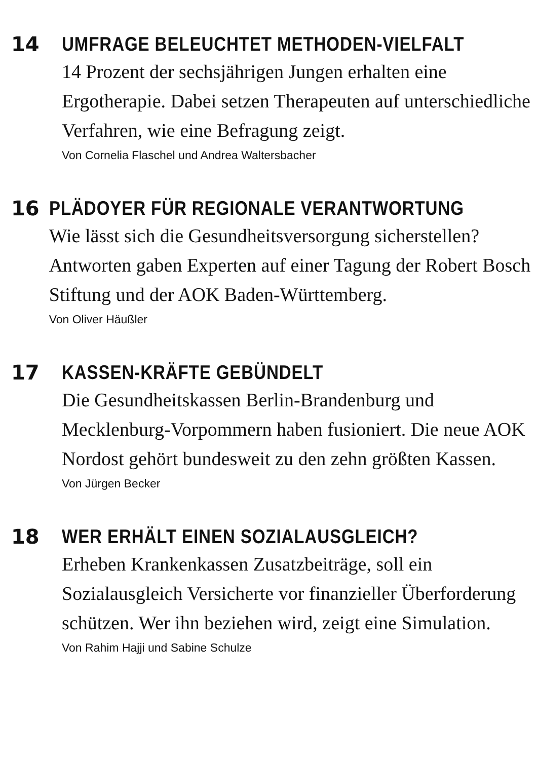14 UMFRAGE BELEUCHTET METHODEN-VIELFALT
14 Prozent der sechsjährigen Jungen erhalten eine Ergotherapie. Dabei setzen Therapeuten auf unterschiedliche Verfahren, wie eine Befragung zeigt.
Von Cornelia Flaschel und Andrea Waltersbacher
16 PLÄDOYER FÜR REGIONALE VERANTWORTUNG
Wie lässt sich die Gesundheitsversorgung sicherstellen? Antworten gaben Experten auf einer Tagung der Robert Bosch Stiftung und der AOK Baden-Württemberg.
Von Oliver Häußler
17 KASSEN-KRÄFTE GEBÜNDELT
Die Gesundheitskassen Berlin-Brandenburg und Mecklenburg-Vorpommern haben fusioniert. Die neue AOK Nordost gehört bundesweit zu den zehn größten Kassen.
Von Jürgen Becker
18 WER ERHÄLT EINEN SOZIALAUSGLEICH?
Erheben Krankenkassen Zusatzbeiträge, soll ein Sozialausgleich Versicherte vor finanzieller Überforderung schützen. Wer ihn beziehen wird, zeigt eine Simulation.
Von Rahim Hajji und Sabine Schulze